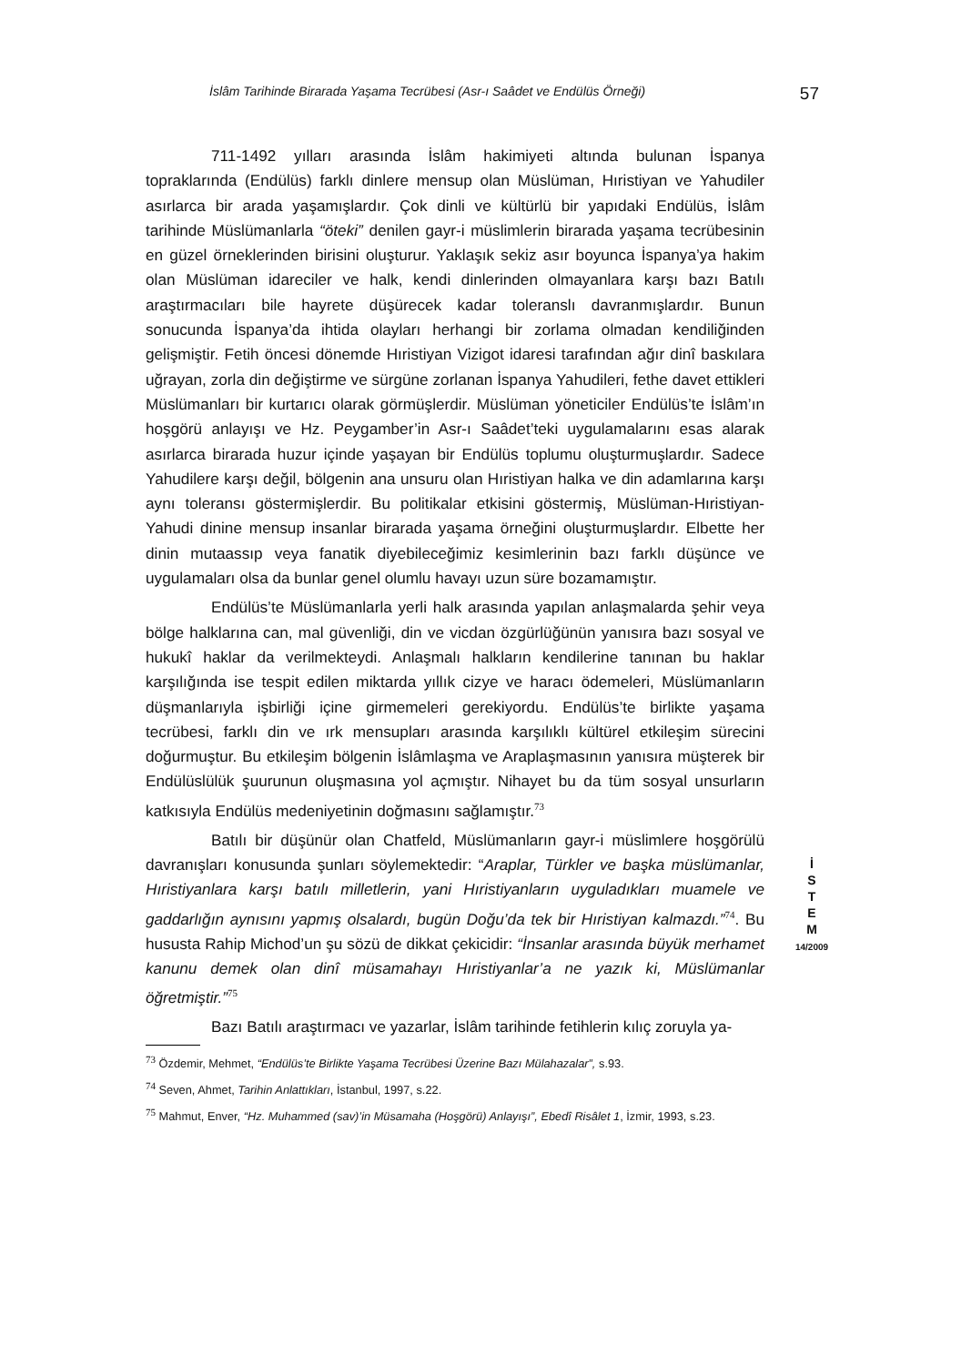İslâm Tarihinde Birarada Yaşama Tecrübesi (Asr-ı Saâdet ve Endülüs Örneği) 57
711-1492 yılları arasında İslâm hakimiyeti altında bulunan İspanya topraklarında (Endülüs) farklı dinlere mensup olan Müslüman, Hıristiyan ve Yahudiler asırlarca bir arada yaşamışlardır. Çok dinli ve kültürlü bir yapıdaki Endülüs, İslâm tarihinde Müslümanlarla “öteki” denilen gayr-i müslimlerin birarada yaşama tecrübesinin en güzel örneklerinden birisini oluşturur. Yaklaşık sekiz asır boyunca İspanya’ya hakim olan Müslüman idareciler ve halk, kendi dinlerinden olmayanlara karşı bazı Batılı araştırmacıları bile hayrete düşürecek kadar toleranslı davranmışlardır. Bunun sonucunda İspanya’da ihtida olayları herhangi bir zorlama olmadan kendiliğinden gelişmiştir. Fetih öncesi dönemde Hıristiyan Vizigot idaresi tarafından ağır dinî baskılara uğrayan, zorla din değiştirme ve sürgüne zorlanan İspanya Yahudileri, fethe davet ettikleri Müslümanları bir kurtarıcı olarak görmüşlerdir. Müslüman yöneticiler Endülüs’te İslâm’ın hoşgörü anlayışı ve Hz. Peygamber’in Asr-ı Saâdet’teki uygulamalarını esas alarak asırlarca birarada huzur içinde yaşayan bir Endülüs toplumu oluşturmuşlardır. Sadece Yahudilere karşı değil, bölgenin ana unsuru olan Hıristiyan halka ve din adamlarına karşı aynı toleransı göstermişlerdir. Bu politikalar etkisini göstermiş, Müslüman-Hıristiyan-Yahudi dinine mensup insanlar birarada yaşama örneğini oluşturmuşlardır. Elbette her dinin mutaassıp veya fanatik diyebileceğimiz kesimlerinin bazı farklı düşünce ve uygulamaları olsa da bunlar genel olumlu havayı uzun süre bozamamıştır.
Endülüs’te Müslümanlarla yerli halk arasında yapılan anlaşmalarda şehir veya bölge halklarına can, mal güvenliği, din ve vicdan özgürlüğünün yanısıra bazı sosyal ve hukukî haklar da verilmekteydi. Anlaşmalı halkların kendilerine tanınan bu haklar karşılığında ise tespit edilen miktarda yıllık cizye ve haracı ödemeleri, Müslümanların düşmanlarıyla işbirliği içine girmemeleri gerekiyordu. Endülüs’te birlikte yaşama tecrübesi, farklı din ve ırk mensupları arasında karşılıklı kültürel etkileşim sürecini doğurmuştur. Bu etkileşim bölgenin İslâmlaşma ve Araplaşmasının yanısıra müşterek bir Endülüslülük şuurunun oluşmasına yol açmıştır. Nihayet bu da tüm sosyal unsurların katkısıyla Endülüs medeniyetinin doğmasını sağlamıştır.<sup>73</sup>
Batılı bir düşünür olan Chatfeld, Müslümanların gayr-i müslimlere hoşgörülü davranışları konusunda şunları söylemektedir: “Araplar, Türkler ve başka müslümanlar, Hıristiyanlara karşı batılı milletlerin, yani Hıristiyanların uyguladıkları muamele ve gaddarlığın aynısını yapmış olsalardı, bugün Doğu’da tek bir Hıristiyan kalmazdı.”<sup>74</sup>. Bu hususta Rahip Michod’un şu sözü de dikkat çekicidir: “İnsanlar arasında büyük merhamet kanunu demek olan dinî müsamahayı Hıristiyanlar’a ne yazık ki, Müslümanlar öğretmiştir.”<sup>75</sup>
Bazı Batılı araştırmacı ve yazarlar, İslâm tarihinde fetihlerin kılıç zoruyla ya-
<sup>73</sup> Özdemir, Mehmet, “Endülüs’te Birlikte Yaşama Tecrübesi Üzerine Bazı Mülahazalar”, s.93.
<sup>74</sup> Seven, Ahmet, Tarihin Anlattıkları, İstanbul, 1997, s.22.
<sup>75</sup> Mahmut, Enver, “Hz. Muhammed (sav)’in Müsamaha (Hoşgörü) Anlayışı”, Ebedî Risâlet 1, İzmir, 1993, s.23.
İ
S
T
E
M
14/2009